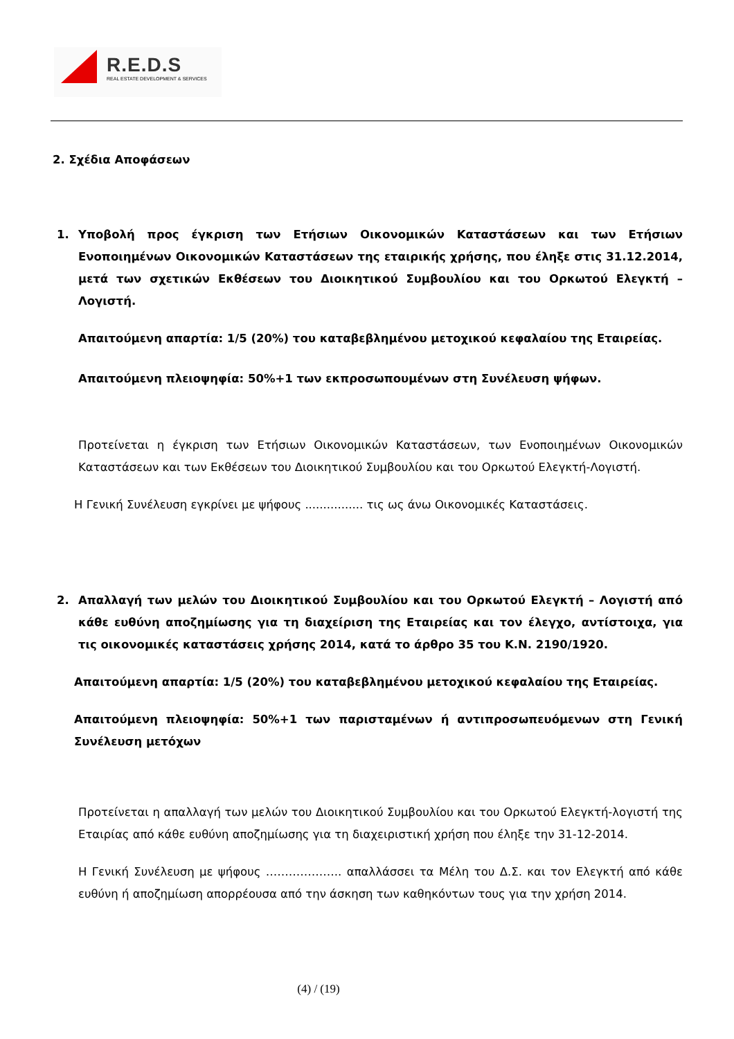R.E.D.S
REAL ESTATE DEVELOPMENT & SERVICES
2. Σχέδια Αποφάσεων
1. Υποβολή προς έγκριση των Ετήσιων Οικονομικών Καταστάσεων και των Ετήσιων Ενοποιημένων Οικονομικών Καταστάσεων της εταιρικής χρήσης, που έληξε στις 31.12.2014, μετά των σχετικών Εκθέσεων του Διοικητικού Συμβουλίου και του Ορκωτού Ελεγκτή – Λογιστή.
Απαιτούμενη απαρτία: 1/5 (20%) του καταβεβλημένου μετοχικού κεφαλαίου της Εταιρείας.
Απαιτούμενη πλειοψηφία: 50%+1 των εκπροσωπουμένων στη Συνέλευση ψήφων.
Προτείνεται η έγκριση των Ετήσιων Οικονομικών Καταστάσεων, των Ενοποιημένων Οικονομικών Καταστάσεων και των Εκθέσεων του Διοικητικού Συμβουλίου και του Ορκωτού Ελεγκτή-Λογιστή.
Η Γενική Συνέλευση εγκρίνει με ψήφους ................ τις ως άνω Οικονομικές Καταστάσεις.
2. Απαλλαγή των μελών του Διοικητικού Συμβουλίου και του Ορκωτού Ελεγκτή – Λογιστή από κάθε ευθύνη αποζημίωσης για τη διαχείριση της Εταιρείας και τον έλεγχο, αντίστοιχα, για τις οικονομικές καταστάσεις χρήσης 2014, κατά το άρθρο 35 του Κ.Ν. 2190/1920.
Απαιτούμενη απαρτία: 1/5 (20%) του καταβεβλημένου μετοχικού κεφαλαίου της Εταιρείας.
Απαιτούμενη πλειοψηφία: 50%+1 των παρισταμένων ή αντιπροσωπευόμενων στη Γενική Συνέλευση μετόχων
Προτείνεται η απαλλαγή των μελών του Διοικητικού Συμβουλίου και του Ορκωτού Ελεγκτή-λογιστή της Εταιρίας από κάθε ευθύνη αποζημίωσης για τη διαχειριστική χρήση που έληξε την 31-12-2014.
Η Γενική Συνέλευση με ψήφους ……………….. απαλλάσσει τα Μέλη του Δ.Σ. και τον Ελεγκτή από κάθε ευθύνη ή αποζημίωση απορρέουσα από την άσκηση των καθηκόντων τους για την χρήση 2014.
(4) / (19)